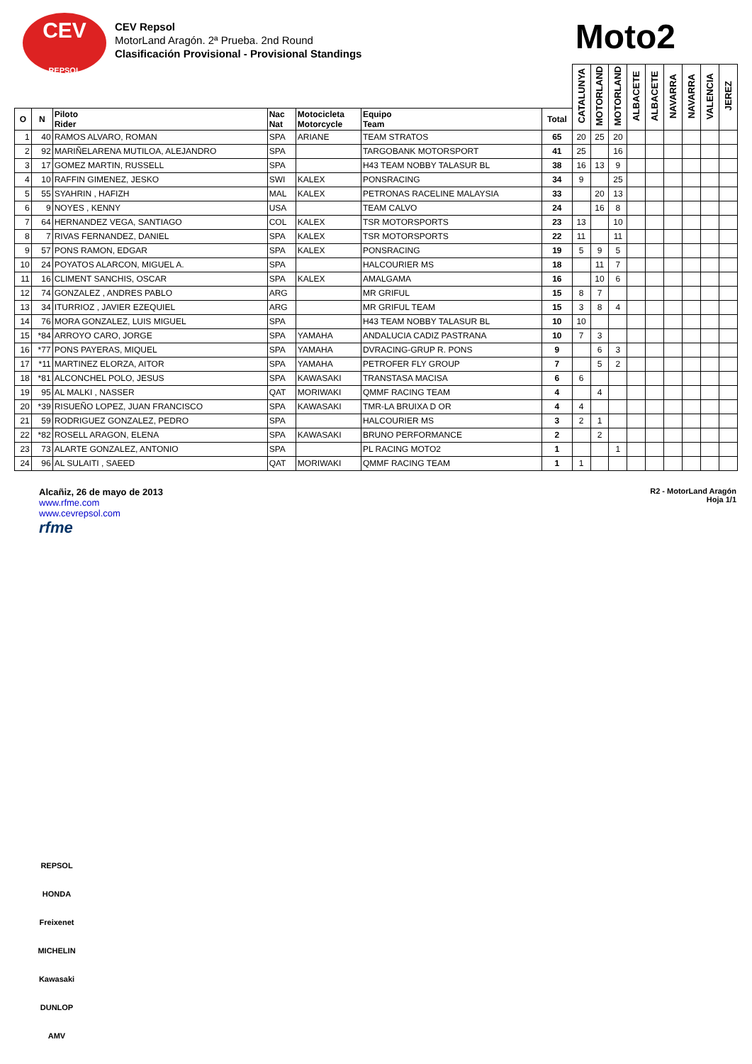CEV
REPSOL
CEV Repsol
MotorLand Aragón. 2ª Prueba. 2nd Round
Clasificación Provisional - Provisional Standings
Moto2
| | | | | | | | CATALUNYA | MOTORLAND | MOTORLAND | ALBACETE | ALBACETE | NAVARRA | NAVARRA | VALENCIA | JEREZ |
| --- | --- | --- | --- | --- | --- | --- | --- | --- | --- | --- | --- | --- | --- | --- | --- |
| O | N | Piloto Rider | Nac Nat | Motocicleta Motorcycle | Equipo Team | Total | | | | | | | | | |
| 1 | 40 | RAMOS ALVARO, ROMAN | SPA | ARIANE | TEAM STRATOS | 65 | 20 | 25 | 20 | | | | | | |
| 2 | 92 | MARIÑELARENA MUTILOA, ALEJANDRO | SPA | | TARGOBANK MOTORSPORT | 41 | 25 | | 16 | | | | | | |
| 3 | 17 | GOMEZ MARTIN, RUSSELL | SPA | | H43 TEAM NOBBY TALASUR BL | 38 | 16 | 13 | 9 | | | | | | |
| 4 | 10 | RAFFIN GIMENEZ, JESKO | SWI | KALEX | PONSRACING | 34 | 9 | | 25 | | | | | | |
| 5 | 55 | SYAHRIN , HAFIZH | MAL | KALEX | PETRONAS RACELINE MALAYSIA | 33 | | 20 | 13 | | | | | | |
| 6 | 9 | NOYES , KENNY | USA | | TEAM CALVO | 24 | | 16 | 8 | | | | | | |
| 7 | 64 | HERNANDEZ VEGA, SANTIAGO | COL | KALEX | TSR MOTORSPORTS | 23 | 13 | | 10 | | | | | | |
| 8 | 7 | RIVAS FERNANDEZ, DANIEL | SPA | KALEX | TSR MOTORSPORTS | 22 | 11 | | 11 | | | | | | |
| 9 | 57 | PONS RAMON, EDGAR | SPA | KALEX | PONSRACING | 19 | 5 | 9 | 5 | | | | | | |
| 10 | 24 | POYATOS ALARCON, MIGUEL A. | SPA | | HALCOURIER MS | 18 | | 11 | 7 | | | | | | |
| 11 | 16 | CLIMENT SANCHIS, OSCAR | SPA | KALEX | AMALGAMA | 16 | | 10 | 6 | | | | | | |
| 12 | 74 | GONZALEZ , ANDRES PABLO | ARG | | MR GRIFUL | 15 | 8 | 7 | | | | | | | |
| 13 | 34 | ITURRIOZ , JAVIER EZEQUIEL | ARG | | MR GRIFUL TEAM | 15 | 3 | 8 | 4 | | | | | | |
| 14 | 76 | MORA GONZALEZ, LUIS MIGUEL | SPA | | H43 TEAM NOBBY TALASUR BL | 10 | 10 | | | | | | | | |
| 15 | *84 | ARROYO CARO, JORGE | SPA | YAMAHA | ANDALUCIA CADIZ PASTRANA | 10 | 7 | 3 | | | | | | | |
| 16 | *77 | PONS PAYERAS, MIQUEL | SPA | YAMAHA | DVRACING-GRUP R. PONS | 9 | | 6 | 3 | | | | | | |
| 17 | *11 | MARTINEZ ELORZA, AITOR | SPA | YAMAHA | PETROFER FLY GROUP | 7 | | 5 | 2 | | | | | | |
| 18 | *81 | ALCONCHEL POLO, JESUS | SPA | KAWASAKI | TRANSTASA MACISA | 6 | 6 | | | | | | | | |
| 19 | 95 | AL MALKI , NASSER | QAT | MORIWAKI | QMMF RACING TEAM | 4 | | 4 | | | | | | | |
| 20 | *39 | RISUEÑO LOPEZ, JUAN FRANCISCO | SPA | KAWASAKI | TMR-LA BRUIXA D OR | 4 | 4 | | | | | | | | |
| 21 | 59 | RODRIGUEZ GONZALEZ, PEDRO | SPA | | HALCOURIER MS | 3 | 2 | 1 | | | | | | | |
| 22 | *82 | ROSELL ARAGON, ELENA | SPA | KAWASAKI | BRUNO PERFORMANCE | 2 | | 2 | | | | | | | |
| 23 | 73 | ALARTE GONZALEZ, ANTONIO | SPA | | PL RACING MOTO2 | 1 | | | 1 | | | | | | |
| 24 | 96 | AL SULAITI , SAEED | QAT | MORIWAKI | QMMF RACING TEAM | 1 | 1 | | | | | | | | |
Alcañiz, 26 de mayo de 2013
www.rfme.com
www.cevrepsol.com
rfme
R2 - MotorLand Aragón
Hoja 1/1
REPSOL
HONDA
Freixenet
MICHELIN
Kawasaki
DUNLOP
AMV